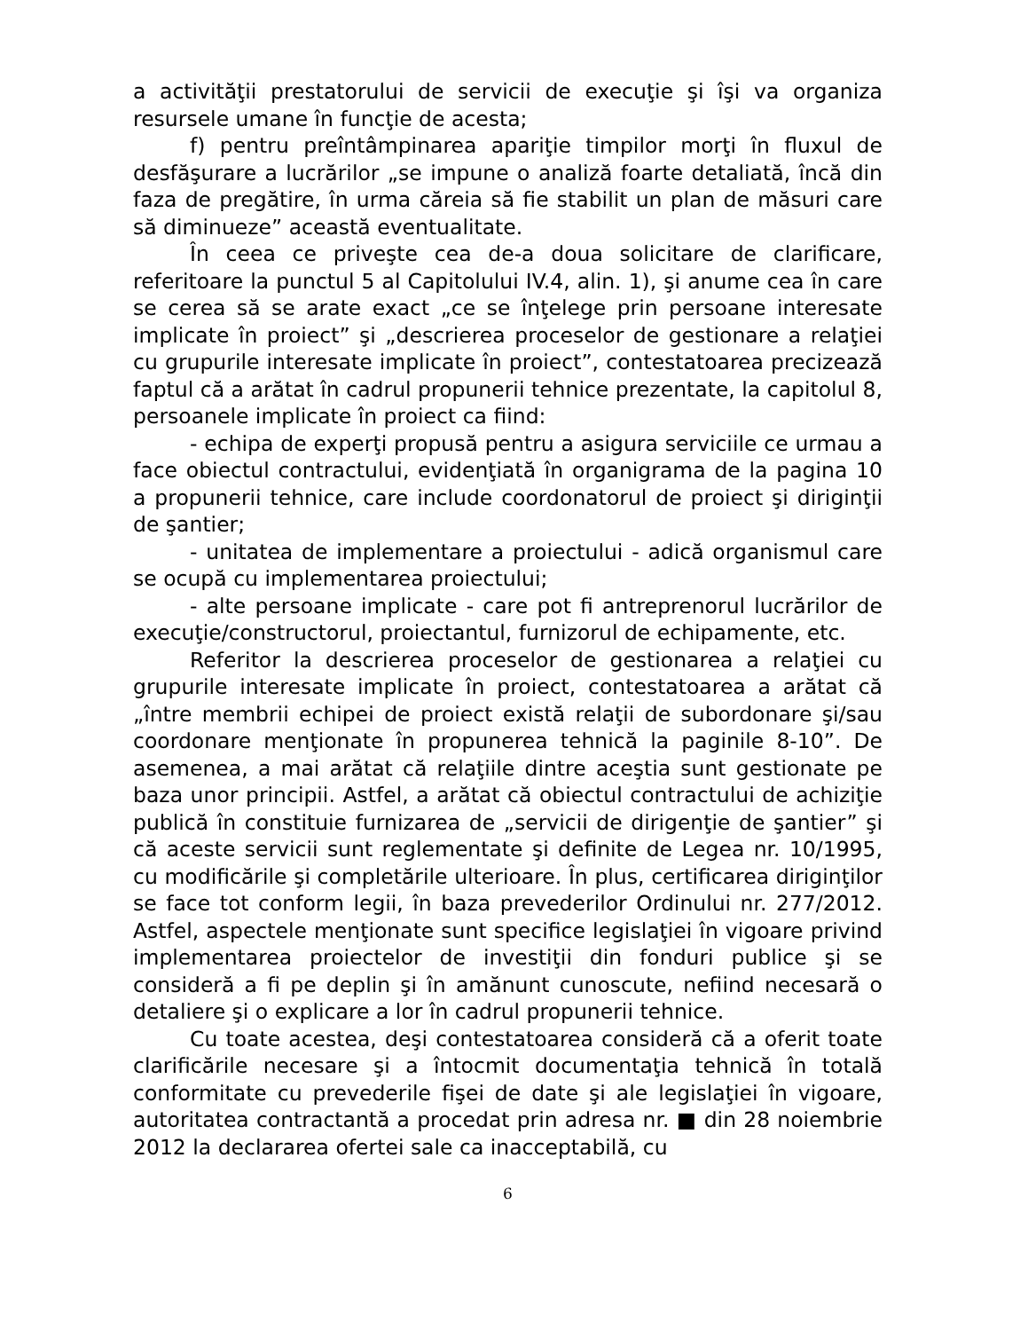a activităţii prestatorului de servicii de execuţie şi îşi va organiza resursele umane în funcţie de acesta;
f) pentru preîntâmpinarea apariţie timpilor morţi în fluxul de desfăşurare a lucrărilor „se impune o analiză foarte detaliată, încă din faza de pregătire, în urma căreia să fie stabilit un plan de măsuri care să diminueze” această eventualitate.
În ceea ce priveşte cea de-a doua solicitare de clarificare, referitoare la punctul 5 al Capitolului IV.4, alin. 1), şi anume cea în care se cerea să se arate exact „ce se înţelege prin persoane interesate implicate în proiect” şi „descrierea proceselor de gestionare a relaţiei cu grupurile interesate implicate în proiect”, contestatoarea precizează faptul că a arătat în cadrul propunerii tehnice prezentate, la capitolul 8, persoanele implicate în proiect ca fiind:
- echipa de experţi propusă pentru a asigura serviciile ce urmau a face obiectul contractului, evidenţiată în organigrama de la pagina 10 a propunerii tehnice, care include coordonatorul de proiect şi diriginţii de şantier;
- unitatea de implementare a proiectului - adică organismul care se ocupă cu implementarea proiectului;
- alte persoane implicate - care pot fi antreprenorul lucrărilor de execuţie/constructorul, proiectantul, furnizorul de echipamente, etc.
Referitor la descrierea proceselor de gestionarea a relaţiei cu grupurile interesate implicate în proiect, contestatoarea a arătat că „între membrii echipei de proiect există relaţii de subordonare şi/sau coordonare menţionate în propunerea tehnică la paginile 8-10”. De asemenea, a mai arătat că relaţiile dintre aceştia sunt gestionate pe baza unor principii. Astfel, a arătat că obiectul contractului de achiziţie publică în constituie furnizarea de „servicii de dirigenţie de şantier” şi că aceste servicii sunt reglementate şi definite de Legea nr. 10/1995, cu modificările şi completările ulterioare. În plus, certificarea diriginţilor se face tot conform legii, în baza prevederilor Ordinului nr. 277/2012. Astfel, aspectele menţionate sunt specifice legislaţiei în vigoare privind implementarea proiectelor de investiţii din fonduri publice şi se consideră a fi pe deplin şi în amănunt cunoscute, nefiind necesară o detaliere şi o explicare a lor în cadrul propunerii tehnice.
Cu toate acestea, deşi contestatoarea consideră că a oferit toate clarificările necesare şi a întocmit documentaţia tehnică în totală conformitate cu prevederile fişei de date şi ale legislaţiei în vigoare, autoritatea contractantă a procedat prin adresa nr. ■ din 28 noiembrie 2012 la declararea ofertei sale ca inacceptabilă, cu
6